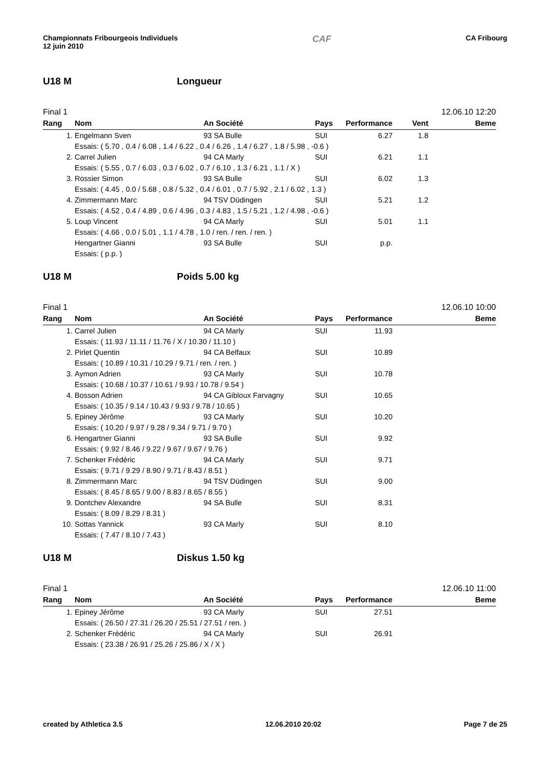Championnats Fribourgeois Individuels
12 juin 2010
CAF
CA Fribourg
U18 M Longueur
Final 1 12.06.10 12:20
| Rang | Nom | An Société | Pays | Performance | Vent | Beme |
| --- | --- | --- | --- | --- | --- | --- |
| 1. | Engelmann Sven | 93 SA Bulle | SUI | 6.27 | 1.8 | |
| Essais: ( 5.70 , 0.4 / 6.08 , 1.4 / 6.22 , 0.4 / 6.26 , 1.4 / 6.27 , 1.8 / 5.98 , -0.6 ) | | | | | | |
| 2. | Carrel Julien | 94 CA Marly | SUI | 6.21 | 1.1 | |
| Essais: ( 5.55 , 0.7 / 6.03 , 0.3 / 6.02 , 0.7 / 6.10 , 1.3 / 6.21 , 1.1 / X ) | | | | | | |
| 3. | Rossier Simon | 93 SA Bulle | SUI | 6.02 | 1.3 | |
| Essais: ( 4.45 , 0.0 / 5.68 , 0.8 / 5.32 , 0.4 / 6.01 , 0.7 / 5.92 , 2.1 / 6.02 , 1.3 ) | | | | | | |
| 4. | Zimmermann Marc | 94 TSV Düdingen | SUI | 5.21 | 1.2 | |
| Essais: ( 4.52 , 0.4 / 4.89 , 0.6 / 4.96 , 0.3 / 4.83 , 1.5 / 5.21 , 1.2 / 4.98 , -0.6 ) | | | | | | |
| 5. | Loup Vincent | 94 CA Marly | SUI | 5.01 | 1.1 | |
| Essais: ( 4.66 , 0.0 / 5.01 , 1.1 / 4.78 , 1.0 / ren. / ren. / ren. ) | | | | | | |
| | Hengartner Gianni | 93 SA Bulle | SUI | p.p. | | |
| Essais: ( p.p. ) | | | | | | |
U18 M Poids 5.00 kg
Final 1 12.06.10 10:00
| Rang | Nom | An Société | Pays | Performance | Beme |
| --- | --- | --- | --- | --- | --- |
| 1. | Carrel Julien | 94 CA Marly | SUI | 11.93 | |
| Essais: ( 11.93 / 11.11 / 11.76 / X / 10.30 / 11.10 ) | | | | | |
| 2. | Pirlet Quentin | 94 CA Belfaux | SUI | 10.89 | |
| Essais: ( 10.89 / 10.31 / 10.29 / 9.71 / ren. / ren. ) | | | | | |
| 3. | Aymon Adrien | 93 CA Marly | SUI | 10.78 | |
| Essais: ( 10.68 / 10.37 / 10.61 / 9.93 / 10.78 / 9.54 ) | | | | | |
| 4. | Bosson Adrien | 94 CA Gibloux Farvagny | SUI | 10.65 | |
| Essais: ( 10.35 / 9.14 / 10.43 / 9.93 / 9.78 / 10.65 ) | | | | | |
| 5. | Epiney Jérôme | 93 CA Marly | SUI | 10.20 | |
| Essais: ( 10.20 / 9.97 / 9.28 / 9.34 / 9.71 / 9.70 ) | | | | | |
| 6. | Hengartner Gianni | 93 SA Bulle | SUI | 9.92 | |
| Essais: ( 9.92 / 8.46 / 9.22 / 9.67 / 9.67 / 9.76 ) | | | | | |
| 7. | Schenker Frédéric | 94 CA Marly | SUI | 9.71 | |
| Essais: ( 9.71 / 9.29 / 8.90 / 9.71 / 8.43 / 8.51 ) | | | | | |
| 8. | Zimmermann Marc | 94 TSV Düdingen | SUI | 9.00 | |
| Essais: ( 8.45 / 8.65 / 9.00 / 8.83 / 8.65 / 8.55 ) | | | | | |
| 9. | Dontchev Alexandre | 94 SA Bulle | SUI | 8.31 | |
| Essais: ( 8.09 / 8.29 / 8.31 ) | | | | | |
| 10. | Sottas Yannick | 93 CA Marly | SUI | 8.10 | |
| Essais: ( 7.47 / 8.10 / 7.43 ) | | | | | |
U18 M Diskus 1.50 kg
Final 1 12.06.10 11:00
| Rang | Nom | An Société | Pays | Performance | Beme |
| --- | --- | --- | --- | --- | --- |
| 1. | Epiney Jérôme | 93 CA Marly | SUI | 27.51 | |
| Essais: ( 26.50 / 27.31 / 26.20 / 25.51 / 27.51 / ren. ) | | | | | |
| 2. | Schenker Frédéric | 94 CA Marly | SUI | 26.91 | |
| Essais: ( 23.38 / 26.91 / 25.26 / 25.86 / X / X ) | | | | | |
created by Athletica 3.5 12.06.2010 20:02 Page 7 de 25